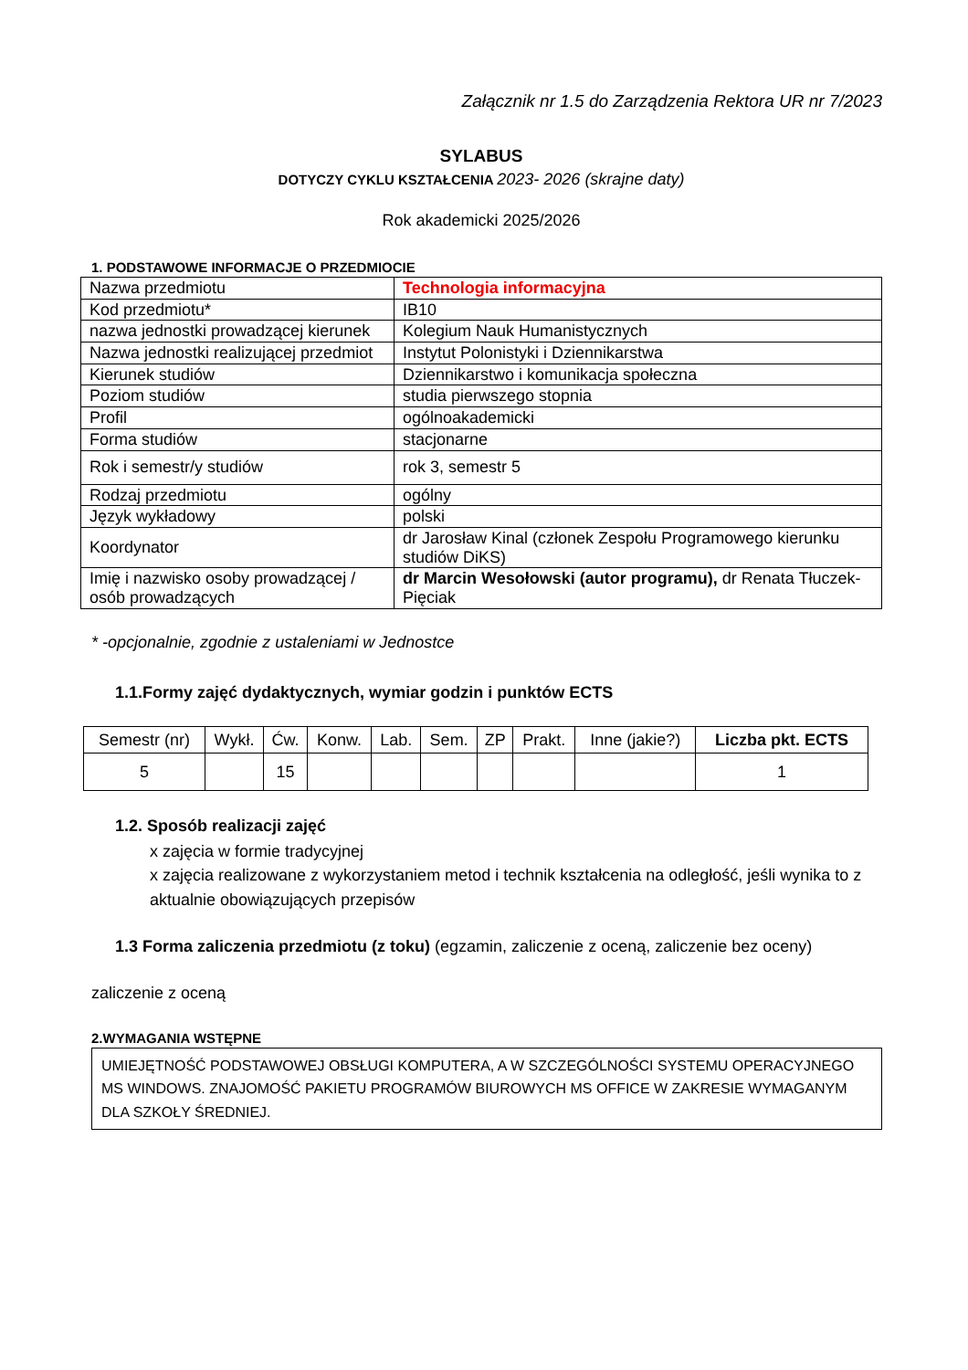Załącznik nr 1.5 do Zarządzenia Rektora UR nr 7/2023
SYLABUS
DOTYCZY CYKLU KSZTAŁCENIA 2023- 2026 (skrajne daty)
Rok akademicki 2025/2026
1. PODSTAWOWE INFORMACJE O PRZEDMIOCIE
| Nazwa przedmiotu | Technologia informacyjna |
| Kod przedmiotu* | IB10 |
| nazwa jednostki prowadzącej kierunek | Kolegium Nauk Humanistycznych |
| Nazwa jednostki realizującej przedmiot | Instytut Polonistyki i Dziennikarstwa |
| Kierunek studiów | Dziennikarstwo i komunikacja społeczna |
| Poziom studiów | studia pierwszego stopnia |
| Profil | ogólnoakademicki |
| Forma studiów | stacjonarne |
| Rok i semestr/y studiów | rok 3, semestr 5 |
| Rodzaj przedmiotu | ogólny |
| Język wykładowy | polski |
| Koordynator | dr Jarosław Kinal (członek Zespołu Programowego kierunku studiów DiKS) |
| Imię i nazwisko osoby prowadzącej / osób prowadzących | dr Marcin Wesołowski (autor programu), dr Renata Tłuczek-Pięciak |
* -opcjonalnie, zgodnie z ustaleniami w Jednostce
1.1.Formy zajęć dydaktycznych, wymiar godzin i punktów ECTS
| Semestr (nr) | Wykł. | Ćw. | Konw. | Lab. | Sem. | ZP | Prakt. | Inne (jakie?) | Liczba pkt. ECTS |
| --- | --- | --- | --- | --- | --- | --- | --- | --- | --- |
| 5 | | 15 | | | | | | | 1 |
1.2. Sposób realizacji zajęć
x zajęcia w formie tradycyjnej
x zajęcia realizowane z wykorzystaniem metod i technik kształcenia na odległość, jeśli wynika to z aktualnie obowiązujących przepisów
1.3 Forma zaliczenia przedmiotu (z toku) (egzamin, zaliczenie z oceną, zaliczenie bez oceny)
zaliczenie z oceną
2.WYMAGANIA WSTĘPNE
UMIEJĘTNOŚĆ PODSTAWOWEJ OBSŁUGI KOMPUTERA, A W SZCZEGÓLNOŚCI SYSTEMU OPERACYJNEGO MS WINDOWS. ZNAJOMOŚĆ PAKIETU PROGRAMÓW BIUROWYCH MS OFFICE W ZAKRESIE WYMAGANYM DLA SZKOŁY ŚREDNIEJ.